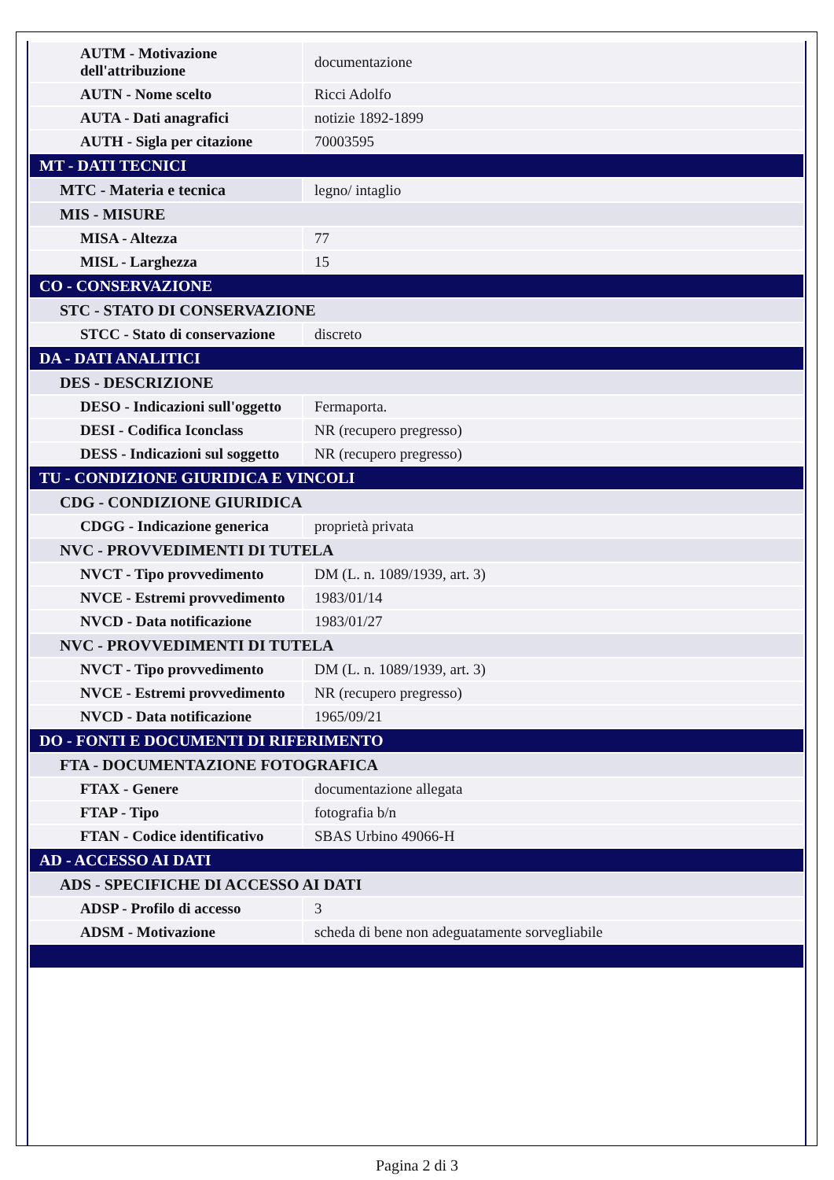| AUTM - Motivazione dell'attribuzione | documentazione |
| AUTN - Nome scelto | Ricci Adolfo |
| AUTA - Dati anagrafici | notizie 1892-1899 |
| AUTH - Sigla per citazione | 70003595 |
| MT - DATI TECNICI | |
| MTC - Materia e tecnica | legno/ intaglio |
| MIS - MISURE | |
| MISA - Altezza | 77 |
| MISL - Larghezza | 15 |
| CO - CONSERVAZIONE | |
| STC - STATO DI CONSERVAZIONE | |
| STCC - Stato di conservazione | discreto |
| DA - DATI ANALITICI | |
| DES - DESCRIZIONE | |
| DESO - Indicazioni sull'oggetto | Fermaporta. |
| DESI - Codifica Iconclass | NR (recupero pregresso) |
| DESS - Indicazioni sul soggetto | NR (recupero pregresso) |
| TU - CONDIZIONE GIURIDICA E VINCOLI | |
| CDG - CONDIZIONE GIURIDICA | |
| CDGG - Indicazione generica | proprietà privata |
| NVC - PROVVEDIMENTI DI TUTELA | |
| NVCT - Tipo provvedimento | DM (L. n. 1089/1939, art. 3) |
| NVCE - Estremi provvedimento | 1983/01/14 |
| NVCD - Data notificazione | 1983/01/27 |
| NVC - PROVVEDIMENTI DI TUTELA | |
| NVCT - Tipo provvedimento | DM (L. n. 1089/1939, art. 3) |
| NVCE - Estremi provvedimento | NR (recupero pregresso) |
| NVCD - Data notificazione | 1965/09/21 |
| DO - FONTI E DOCUMENTI DI RIFERIMENTO | |
| FTA - DOCUMENTAZIONE FOTOGRAFICA | |
| FTAX - Genere | documentazione allegata |
| FTAP - Tipo | fotografia b/n |
| FTAN - Codice identificativo | SBAS Urbino 49066-H |
| AD - ACCESSO AI DATI | |
| ADS - SPECIFICHE DI ACCESSO AI DATI | |
| ADSP - Profilo di accesso | 3 |
| ADSM - Motivazione | scheda di bene non adeguatamente sorvegliabile |
Pagina 2 di 3